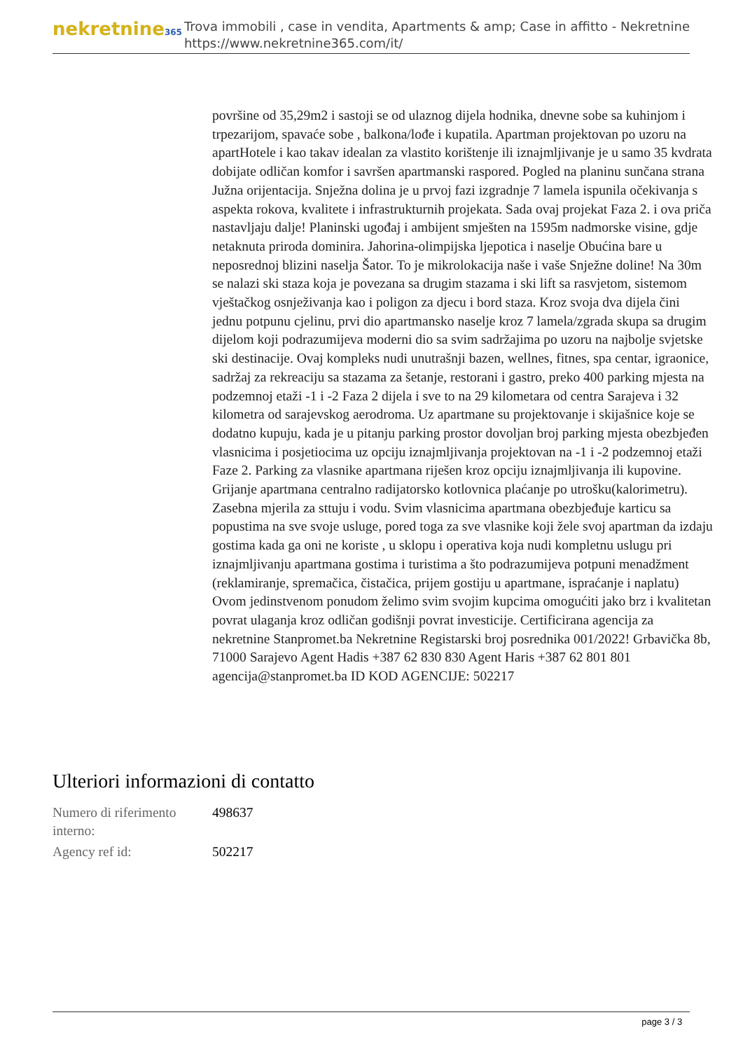nekretnine365
Trova immobili , case in vendita, Apartments & amp; Case in affitto - Nekretnine
https://www.nekretnine365.com/it/
površine od 35,29m2 i sastoji se od ulaznog dijela hodnika, dnevne sobe sa kuhinjom i trpezarijom, spavaće sobe , balkona/lođe i kupatila. Apartman projektovan po uzoru na apartHotele i kao takav idealan za vlastito korištenje ili iznajmljivanje je u samo 35 kvdrata dobijate odličan komfor i savršen apartmanski raspored. Pogled na planinu sunčana strana Južna orijentacija. Snježna dolina je u prvoj fazi izgradnje 7 lamela ispunila očekivanja s aspekta rokova, kvalitete i infrastrukturnih projekata. Sada ovaj projekat Faza 2. i ova priča nastavljaju dalje! Planinski ugođaj i ambijent smješten na 1595m nadmorske visine, gdje netaknuta priroda dominira. Jahorina-olimpijska ljepotica i naselje Obućina bare u neposrednoj blizini naselja Šator. To je mikrolokacija naše i vaše Snježne doline! Na 30m se nalazi ski staza koja je povezana sa drugim stazama i ski lift sa rasvjetom, sistemom vještačkog osnježivanja kao i poligon za djecu i bord staza. Kroz svoja dva dijela čini jednu potpunu cjelinu, prvi dio apartmansko naselje kroz 7 lamela/zgrada skupa sa drugim dijelom koji podrazumijeva moderni dio sa svim sadržajima po uzoru na najbolje svjetske ski destinacije. Ovaj kompleks nudi unutrašnji bazen, wellnes, fitnes, spa centar, igraonice, sadržaj za rekreaciju sa stazama za šetanje, restorani i gastro, preko 400 parking mjesta na podzemnoj etaži -1 i -2 Faza 2 dijela i sve to na 29 kilometara od centra Sarajeva i 32 kilometra od sarajevskog aerodroma. Uz apartmane su projektovanje i skijašnice koje se dodatno kupuju, kada je u pitanju parking prostor dovoljan broj parking mjesta obezbjeđen vlasnicima i posjetiocima uz opciju iznajmljivanja projektovan na -1 i -2 podzemnoj etaži Faze 2. Parking za vlasnike apartmana riješen kroz opciju iznajmljivanja ili kupovine. Grijanje apartmana centralno radijatorsko kotlovnica plaćanje po utrošku(kalorimetru). Zasebna mjerila za sttuju i vodu. Svim vlasnicima apartmana obezbjeđuje karticu sa popustima na sve svoje usluge, pored toga za sve vlasnike koji žele svoj apartman da izdaju gostima kada ga oni ne koriste , u sklopu i operativa koja nudi kompletnu uslugu pri iznajmljivanju apartmana gostima i turistima a što podrazumijeva potpuni menadžment (reklamiranje, spremačica, čistačica, prijem gostiju u apartmane, ispraćanje i naplatu) Ovom jedinstvenom ponudom želimo svim svojim kupcima omogućiti jako brz i kvalitetan povrat ulaganja kroz odličan godišnji povrat investicije. Certificirana agencija za nekretnine Stanpromet.ba Nekretnine Registarski broj posrednika 001/2022! Grbavička 8b, 71000 Sarajevo Agent Hadis +387 62 830 830 Agent Haris +387 62 801 801 agencija@stanpromet.ba ID KOD AGENCIJE: 502217
Ulteriori informazioni di contatto
| Numero di riferimento interno: | 498637 |
| Agency ref id: | 502217 |
page 3 / 3